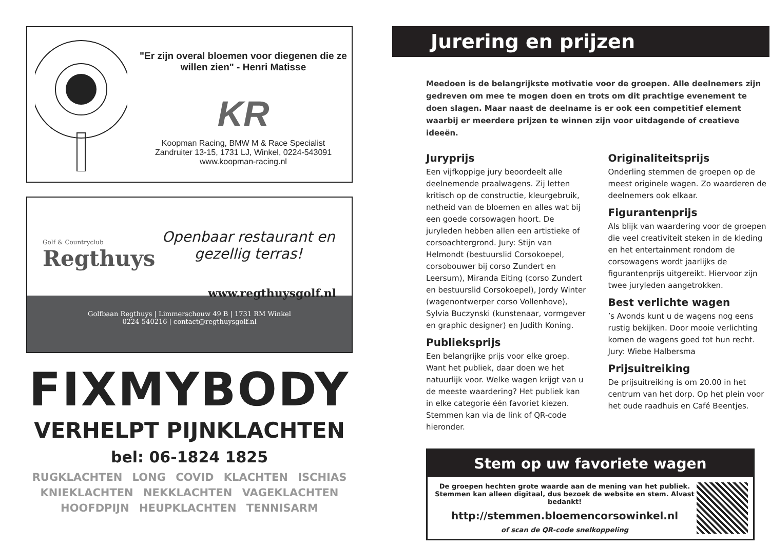"Er zijn overal bloemen voor diegenen die ze willen zien" - Henri Matisse
KR
Koopman Racing, BMW M & Race Specialist
Zandruiter 13-15, 1731 LJ, Winkel, 0224-543091
www.koopman-racing.nl
Golf & Countryclub
Regthuys
Openbaar restaurant en gezellig terras!
www.regthuysgolf.nl
Golfbaan Regthuys | Limmerschouw 49 B | 1731 RM Winkel
0224-540216 | contact@regthuysgolf.nl
FIXMYBODY
VERHELPT PIJNKLACHTEN
bel: 06-1824 1825
RUGKLACHTEN LONG COVID KLACHTEN ISCHIAS
KNIEKLACHTEN NEKKLACHTEN VAGEKLACHTEN
HOOFDPIJN HEUPKLACHTEN TENNISARM
Jurering en prijzen
Meedoen is de belangrijkste motivatie voor de groepen. Alle deelnemers zijn gedreven om mee te mogen doen en trots om dit prachtige evenement te doen slagen. Maar naast de deelname is er ook een competitief element waarbij er meerdere prijzen te winnen zijn voor uitdagende of creatieve ideeën.
Juryprijs
Een vijfkoppige jury beoordeelt alle deelnemende praalwagens. Zij letten kritisch op de constructie, kleurgebruik, netheid van de bloemen en alles wat bij een goede corsowagen hoort. De juryleden hebben allen een artistieke of corsoachtergrond. Jury: Stijn van Helmondt (bestuurslid Corsokoepel, corsobouwer bij corso Zundert en Leersum), Miranda Eiting (corso Zundert en bestuurslid Corsokoepel), Jordy Winter (wagenontwerper corso Vollenhove), Sylvia Buczynski (kunstenaar, vormgever en graphic designer) en Judith Koning.
Publieksprijs
Een belangrijke prijs voor elke groep. Want het publiek, daar doen we het natuurlijk voor. Welke wagen krijgt van u de meeste waardering? Het publiek kan in elke categorie één favoriet kiezen. Stemmen kan via de link of QR-code hieronder.
Originaliteitsprijs
Onderling stemmen de groepen op de meest originele wagen. Zo waarderen de deelnemers ook elkaar.
Figurantenprijs
Als blijk van waardering voor de groepen die veel creativiteit steken in de kleding en het entertainment rondom de corsowagens wordt jaarlijks de figurantenprijs uitgereikt. Hiervoor zijn twee juryleden aangetrokken.
Best verlichte wagen
’s Avonds kunt u de wagens nog eens rustig bekijken. Door mooie verlichting komen de wagens goed tot hun recht. Jury: Wiebe Halbersma
Prijsuitreiking
De prijsuitreiking is om 20.00 in het centrum van het dorp. Op het plein voor het oude raadhuis en Café Beentjes.
Stem op uw favoriete wagen
De groepen hechten grote waarde aan de mening van het publiek.
Stemmen kan alleen digitaal, dus bezoek de website en stem. Alvast bedankt!
http://stemmen.bloemencorsowinkel.nl
of scan de QR-code snelkoppeling